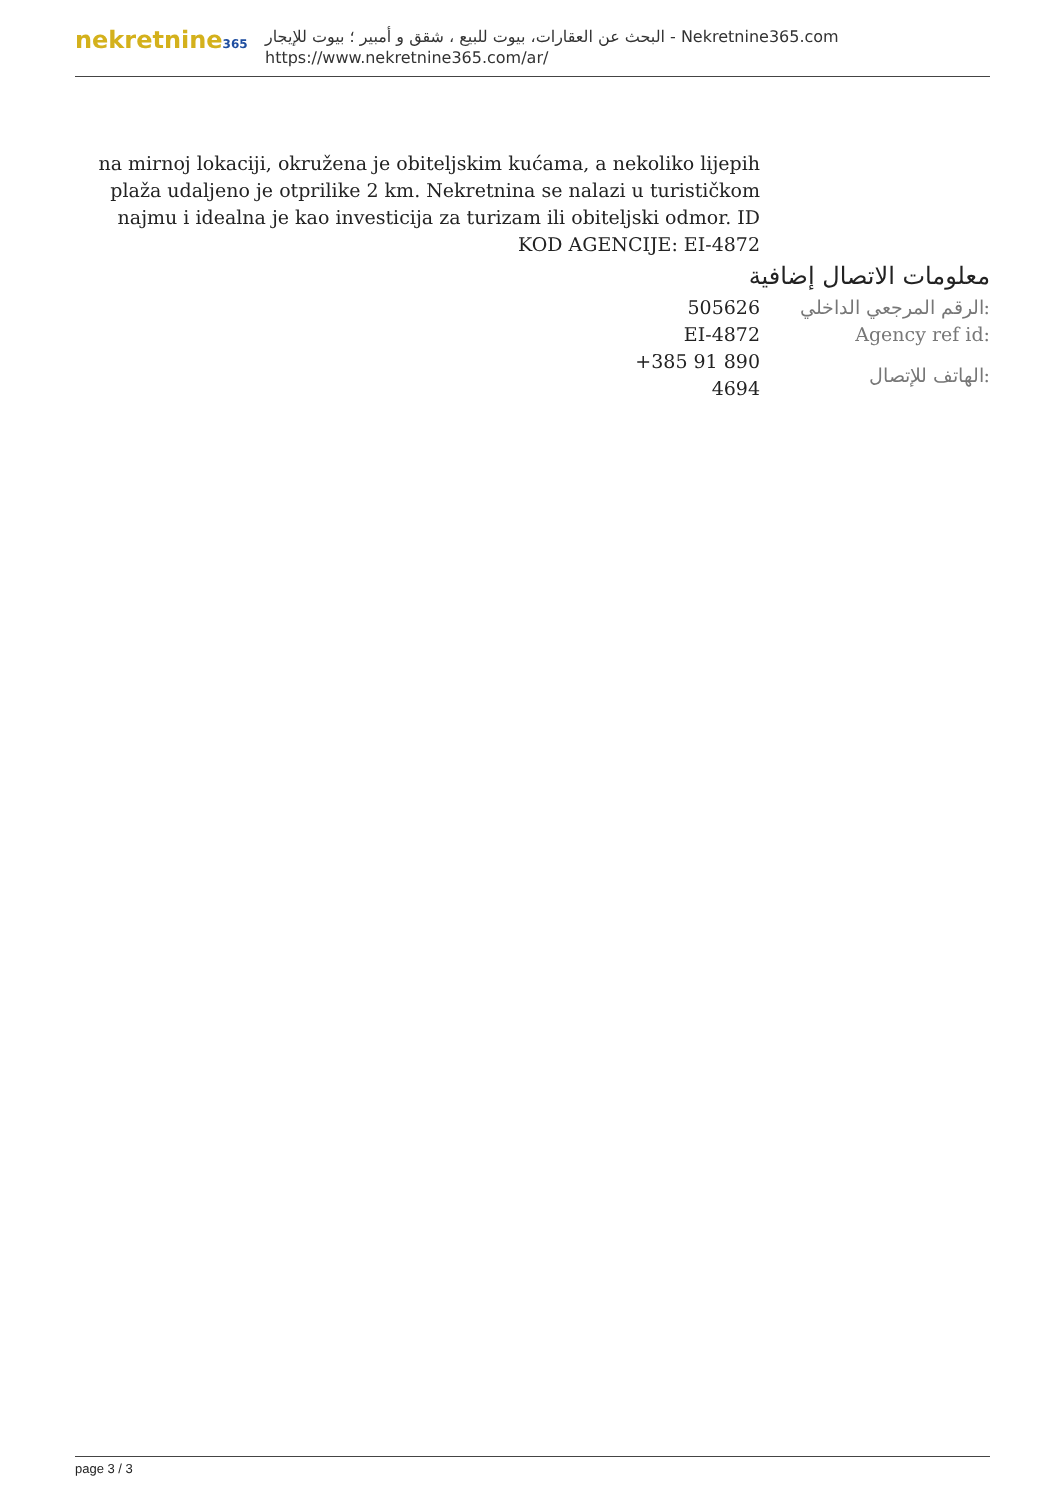nekretnine365
البحث عن العقارات، بيوت للبيع ، شقق و أمبير ؛ بيوت للإيجار - Nekretnine365.com
https://www.nekretnine365.com/ar/
na mirnoj lokaciji, okružena je obiteljskim kućama, a nekoliko lijepih plaža udaljeno je otprilike 2 km. Nekretnina se nalazi u turističkom najmu i idealna je kao investicija za turizam ili obiteljski odmor. ID KOD AGENCIJE: EI-4872
معلومات الاتصال إضافية
| 505626 | الرقم المرجعي الداخلي: |
| EI-4872 | Agency ref id: |
| +385 91 890 4694 | الهاتف للإتصال: |
page 3 / 3